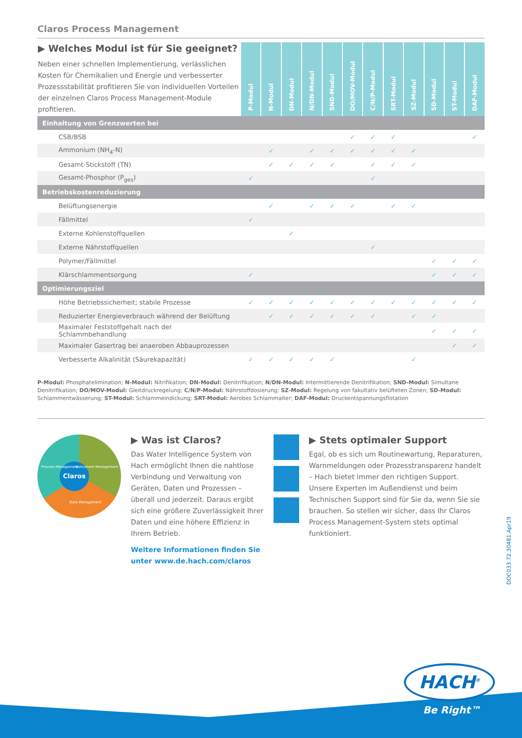Claros Process Management
| ▶ Welches Modul ist für Sie geeignet? Neben einer schnellen Implementierung, verlässlichen Kosten für Chemikalien und Energie und verbesserter Prozessstabilität profitieren Sie von individuellen Vorteilen der einzelnen Claros Process Management-Module profitieren. | P-Modul | N-Modul | DN-Modul | N/DN-Modul | SND-Modul | DO/MOV-Modul | C/N/P-Modul | SRT-Modul | SZ-Modul | SD-Modul | ST-Modul | DAF-Modul |
| --- | --- | --- | --- | --- | --- | --- | --- | --- | --- | --- | --- | --- |
| Einhaltung von Grenzwerten bei | | | | | | | | | | | | |
| CSB/BSB | | | | | | ✓ | ✓ | ✓ | | | | ✓ |
| Ammonium (NH<sub>4</sub>-N) | | ✓ | | ✓ | ✓ | ✓ | ✓ | ✓ | ✓ | | | |
| Gesamt-Stickstoff (TN) | | ✓ | ✓ | ✓ | ✓ | | ✓ | ✓ | ✓ | | | |
| Gesamt-Phosphor (P<sub>ges</sub>) | ✓ | | | | | | ✓ | | | | | |
| Betriebskostenreduzierung | | | | | | | | | | | | |
| Belüftungsenergie | | ✓ | | ✓ | ✓ | ✓ | | ✓ | ✓ | | | |
| Fällmittel | ✓ | | | | | | | | | | | |
| Externe Kohlenstoffquellen | | | ✓ | | | | | | | | | |
| Externe Nährstoffquellen | | | | | | | ✓ | | | | | |
| Polymer/Fällmittel | | | | | | | | | | ✓ | ✓ | ✓ |
| Klärschlammentsorgung | ✓ | | | | | | | | | ✓ | ✓ | ✓ |
| Optimierungsziel | | | | | | | | | | | | |
| Höhe Betriebssicherheit; stabile Prozesse | ✓ | ✓ | ✓ | ✓ | ✓ | ✓ | ✓ | ✓ | ✓ | ✓ | ✓ | ✓ |
| Reduzierter Energieverbrauch während der Belüftung | | ✓ | ✓ | ✓ | ✓ | ✓ | ✓ | | ✓ | ✓ | | |
| Maximaler Feststoffgehalt nach der Schlammbehandlung | | | | | | | | | | ✓ | ✓ | ✓ |
| Maximaler Gasertrag bei anaeroben Abbauprozessen | | | | | | | | | | | ✓ | ✓ |
| Verbesserte Alkalinität (Säurekapazität) | ✓ | ✓ | ✓ | ✓ | ✓ | | | | ✓ | | | |
P-Modul: Phosphatelimination; N-Modul: Nitrifikation; DN-Modul: Denitrifikation; N/DN-Modul: Intermittierende Denitrifikation; SND-Modul: Simultane Denitrifikation; DO/MOV-Modul: Gleitdruckregelung; C/N/P-Modul: Nährstoffdosierung; SZ-Modul: Regelung von fakultativ belüfteten Zonen; SD-Modul: Schlammentwässerung; ST-Modul: Schlammeindickung; SRT-Modul: Aerobes Schlammalter; DAF-Modul: Druckentspannungsflotation
Claros
Process Management Instrument Management
Data Management
▶ Was ist Claros?
Das Water Intelligence System von Hach ermöglicht Ihnen die nahtlose Verbindung und Verwaltung von Geräten, Daten und Prozessen – überall und jederzeit. Daraus ergibt sich eine größere Zuverlässigkeit Ihrer Daten und eine höhere Effizienz in Ihrem Betrieb.
Weitere Informationen finden Sie unter www.de.hach.com/claros
▶ Stets optimaler Support
Egal, ob es sich um Routinewartung, Reparaturen, Warnmeldungen oder Prozesstransparenz handelt – Hach bietet immer den richtigen Support. Unsere Experten im Außendienst und beim Technischen Support sind für Sie da, wenn Sie sie brauchen. So stellen wir sicher, dass Ihr Claros Process Management-System stets optimal funktioniert.
DOC033.72.30481.Apr19
HACH<sup>®</sup>
Be Right™